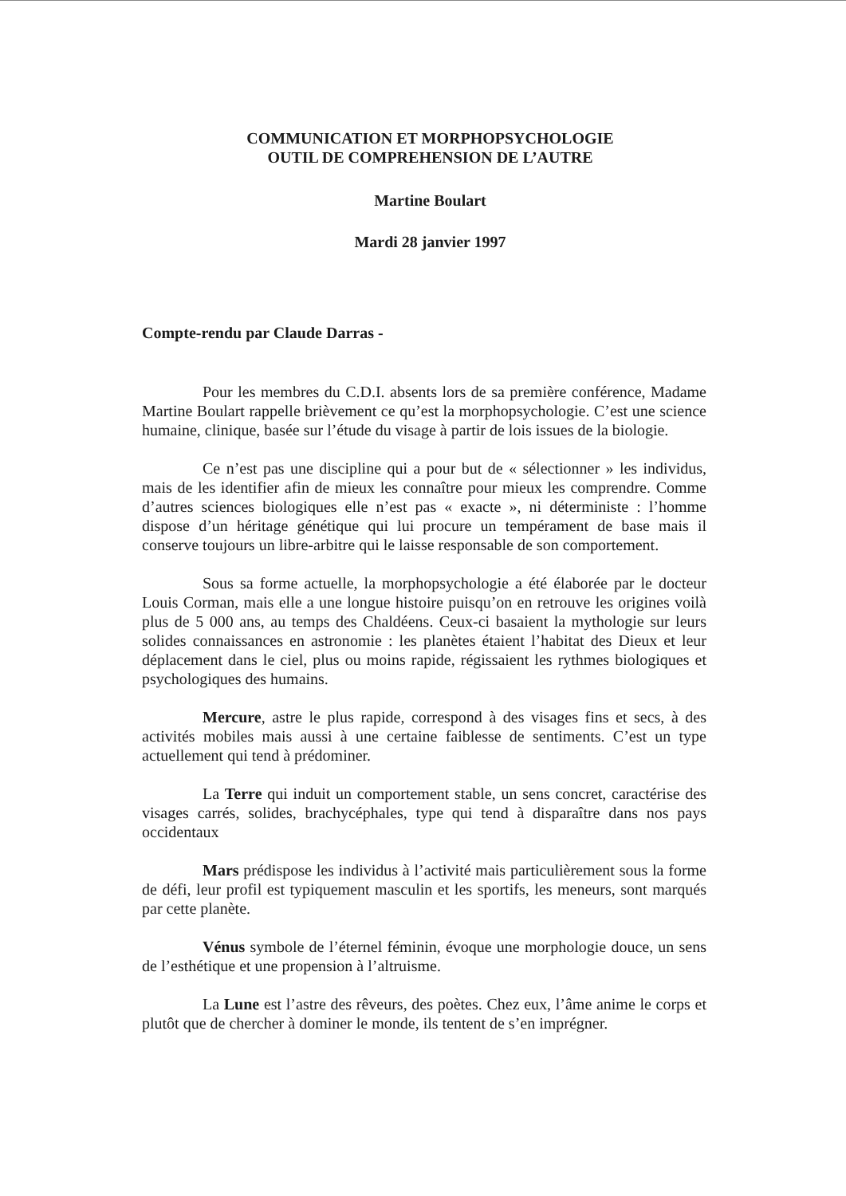COMMUNICATION ET MORPHOPSYCHOLOGIE
OUTIL DE COMPREHENSION DE L’AUTRE
Martine Boulart
Mardi 28 janvier 1997
Compte-rendu par Claude Darras -
Pour les membres du C.D.I. absents lors de sa première conférence, Madame Martine Boulart rappelle brièvement ce qu’est la morphopsychologie. C’est une science humaine, clinique, basée sur l’étude du visage à partir de lois issues de la biologie.
Ce n’est pas une discipline qui a pour but de « sélectionner » les individus, mais de les identifier afin de mieux les connaître pour mieux les comprendre. Comme d’autres sciences biologiques elle n’est pas « exacte », ni déterministe : l’homme dispose d’un héritage génétique qui lui procure un tempérament de base mais il conserve toujours un libre-arbitre qui le laisse responsable de son comportement.
Sous sa forme actuelle, la morphopsychologie a été élaborée par le docteur Louis Corman, mais elle a une longue histoire puisqu’on en retrouve les origines voilà plus de 5 000 ans, au temps des Chaldéens. Ceux-ci basaient la mythologie sur leurs solides connaissances en astronomie : les planètes étaient l’habitat des Dieux et leur déplacement dans le ciel, plus ou moins rapide, régissaient les rythmes biologiques et psychologiques des humains.
Mercure, astre le plus rapide, correspond à des visages fins et secs, à des activités mobiles mais aussi à une certaine faiblesse de sentiments. C’est un type actuellement qui tend à prédominer.
La Terre qui induit un comportement stable, un sens concret, caractérise des visages carrés, solides, brachycéphales, type qui tend à disparaître dans nos pays occidentaux
Mars prédispose les individus à l’activité mais particulièrement sous la forme de défi, leur profil est typiquement masculin et les sportifs, les meneurs, sont marqués par cette planète.
Vénus symbole de l’éternel féminin, évoque une morphologie douce, un sens de l’esthétique et une propension à l’altruisme.
La Lune est l’astre des rêveurs, des poètes. Chez eux, l’âme anime le corps et plutôt que de chercher à dominer le monde, ils tentent de s’en imprégner.